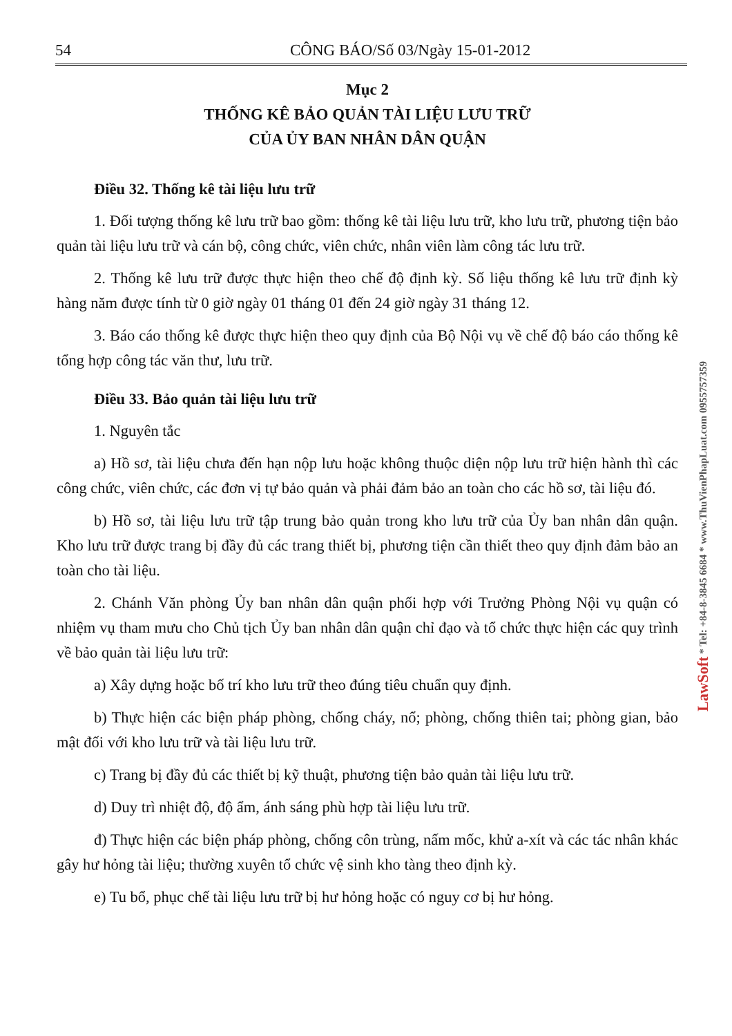54 CÔNG BÁO/Số 03/Ngày 15-01-2012
Mục 2
THỐNG KÊ BẢO QUẢN TÀI LIỆU LƯU TRỮ
CỦA ỦY BAN NHÂN DÂN QUẬN
Điều 32. Thống kê tài liệu lưu trữ
1. Đối tượng thống kê lưu trữ bao gồm: thống kê tài liệu lưu trữ, kho lưu trữ, phương tiện bảo quản tài liệu lưu trữ và cán bộ, công chức, viên chức, nhân viên làm công tác lưu trữ.
2. Thống kê lưu trữ được thực hiện theo chế độ định kỳ. Số liệu thống kê lưu trữ định kỳ hàng năm được tính từ 0 giờ ngày 01 tháng 01 đến 24 giờ ngày 31 tháng 12.
3. Báo cáo thống kê được thực hiện theo quy định của Bộ Nội vụ về chế độ báo cáo thống kê tổng hợp công tác văn thư, lưu trữ.
Điều 33. Bảo quản tài liệu lưu trữ
1. Nguyên tắc
a) Hồ sơ, tài liệu chưa đến hạn nộp lưu hoặc không thuộc diện nộp lưu trữ hiện hành thì các công chức, viên chức, các đơn vị tự bảo quản và phải đảm bảo an toàn cho các hồ sơ, tài liệu đó.
b) Hồ sơ, tài liệu lưu trữ tập trung bảo quản trong kho lưu trữ của Ủy ban nhân dân quận. Kho lưu trữ được trang bị đầy đủ các trang thiết bị, phương tiện cần thiết theo quy định đảm bảo an toàn cho tài liệu.
2. Chánh Văn phòng Ủy ban nhân dân quận phối hợp với Trưởng Phòng Nội vụ quận có nhiệm vụ tham mưu cho Chủ tịch Ủy ban nhân dân quận chỉ đạo và tổ chức thực hiện các quy trình về bảo quản tài liệu lưu trữ:
a) Xây dựng hoặc bố trí kho lưu trữ theo đúng tiêu chuẩn quy định.
b) Thực hiện các biện pháp phòng, chống cháy, nổ; phòng, chống thiên tai; phòng gian, bảo mật đối với kho lưu trữ và tài liệu lưu trữ.
c) Trang bị đầy đủ các thiết bị kỹ thuật, phương tiện bảo quản tài liệu lưu trữ.
d) Duy trì nhiệt độ, độ ẩm, ánh sáng phù hợp tài liệu lưu trữ.
đ) Thực hiện các biện pháp phòng, chống côn trùng, nấm mốc, khử a-xít và các tác nhân khác gây hư hỏng tài liệu; thường xuyên tổ chức vệ sinh kho tàng theo định kỳ.
e) Tu bổ, phục chế tài liệu lưu trữ bị hư hỏng hoặc có nguy cơ bị hư hỏng.
LawSoft * Tel: +84-8-3845 6684 * www.ThuVienPhapLuat.com 0955757359